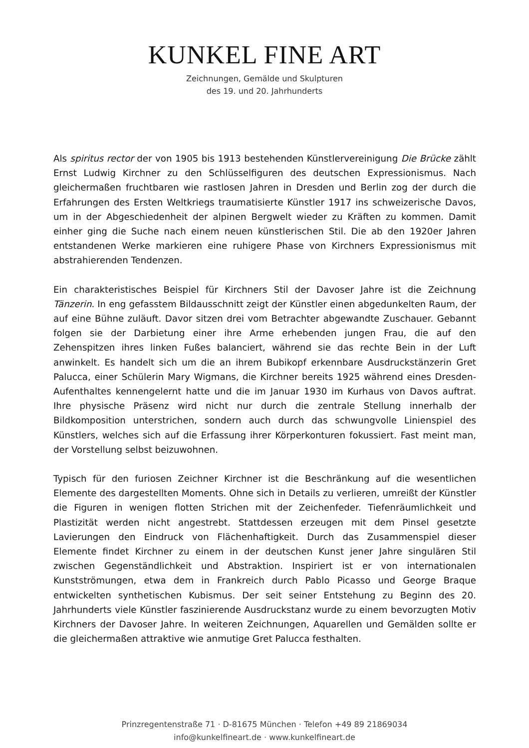KUNKEL FINE ART
Zeichnungen, Gemälde und Skulpturen
des 19. und 20. Jahrhunderts
Als spiritus rector der von 1905 bis 1913 bestehenden Künstlervereinigung Die Brücke zählt Ernst Ludwig Kirchner zu den Schlüsselfiguren des deutschen Expressionismus. Nach gleichermaßen fruchtbaren wie rastlosen Jahren in Dresden und Berlin zog der durch die Erfahrungen des Ersten Weltkriegs traumatisierte Künstler 1917 ins schweizerische Davos, um in der Abgeschiedenheit der alpinen Bergwelt wieder zu Kräften zu kommen. Damit einher ging die Suche nach einem neuen künstlerischen Stil. Die ab den 1920er Jahren entstandenen Werke markieren eine ruhigere Phase von Kirchners Expressionismus mit abstrahierenden Tendenzen.
Ein charakteristisches Beispiel für Kirchners Stil der Davoser Jahre ist die Zeichnung Tänzerin. In eng gefasstem Bildausschnitt zeigt der Künstler einen abgedunkelten Raum, der auf eine Bühne zuläuft. Davor sitzen drei vom Betrachter abgewandte Zuschauer. Gebannt folgen sie der Darbietung einer ihre Arme erhebenden jungen Frau, die auf den Zehenspitzen ihres linken Fußes balanciert, während sie das rechte Bein in der Luft anwinkelt. Es handelt sich um die an ihrem Bubikopf erkennbare Ausdruckstänzerin Gret Palucca, einer Schülerin Mary Wigmans, die Kirchner bereits 1925 während eines Dresden-Aufenthaltes kennengelernt hatte und die im Januar 1930 im Kurhaus von Davos auftrat. Ihre physische Präsenz wird nicht nur durch die zentrale Stellung innerhalb der Bildkomposition unterstrichen, sondern auch durch das schwungvolle Linienspiel des Künstlers, welches sich auf die Erfassung ihrer Körperkonturen fokussiert. Fast meint man, der Vorstellung selbst beizuwohnen.
Typisch für den furiosen Zeichner Kirchner ist die Beschränkung auf die wesentlichen Elemente des dargestellten Moments. Ohne sich in Details zu verlieren, umreißt der Künstler die Figuren in wenigen flotten Strichen mit der Zeichenfeder. Tiefenräumlichkeit und Plastizität werden nicht angestrebt. Stattdessen erzeugen mit dem Pinsel gesetzte Lavierungen den Eindruck von Flächenhaftigkeit. Durch das Zusammenspiel dieser Elemente findet Kirchner zu einem in der deutschen Kunst jener Jahre singulären Stil zwischen Gegenständlichkeit und Abstraktion. Inspiriert ist er von internationalen Kunstströmungen, etwa dem in Frankreich durch Pablo Picasso und George Braque entwickelten synthetischen Kubismus. Der seit seiner Entstehung zu Beginn des 20. Jahrhunderts viele Künstler faszinierende Ausdruckstanz wurde zu einem bevorzugten Motiv Kirchners der Davoser Jahre. In weiteren Zeichnungen, Aquarellen und Gemälden sollte er die gleichermaßen attraktive wie anmutige Gret Palucca festhalten.
Prinzregentenstraße 71 · D-81675 München · Telefon +49 89 21869034
info@kunkelfineart.de · www.kunkelfineart.de